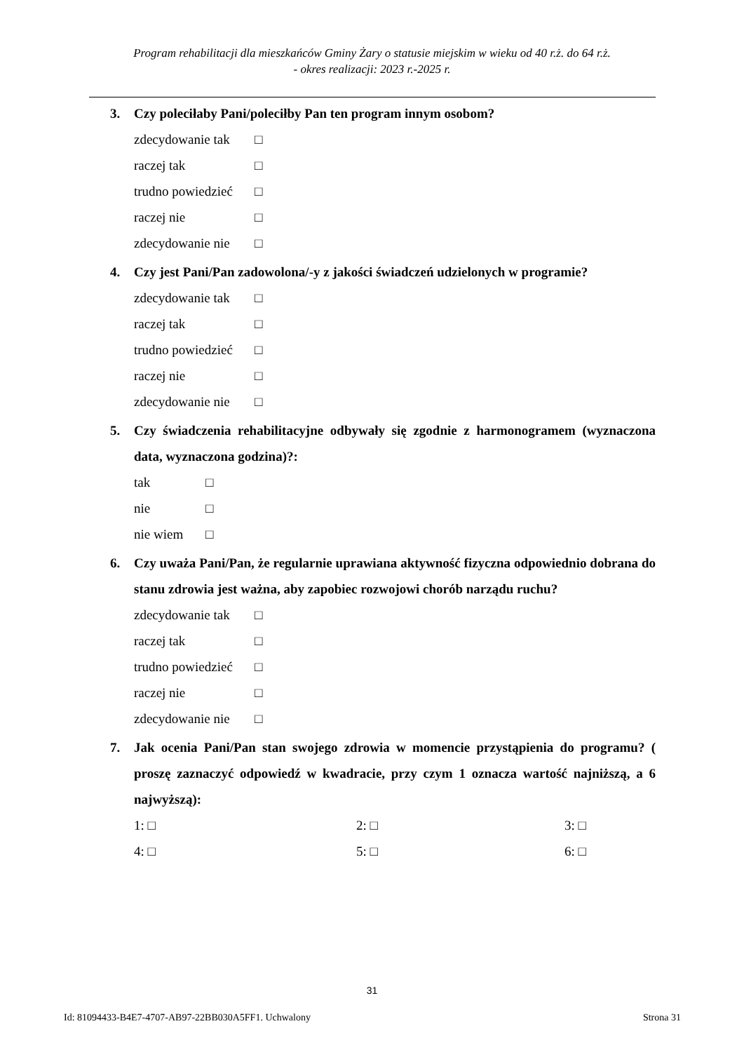Program rehabilitacji dla mieszkańców Gminy Żary o statusie miejskim w wieku od 40 r.ż. do 64 r.ż.
- okres realizacji: 2023 r.-2025 r.
3. Czy poleciłaby Pani/poleciłby Pan ten program innym osobom?
zdecydowanie tak □
raczej tak □
trudno powiedzieć □
raczej nie □
zdecydowanie nie □
4. Czy jest Pani/Pan zadowolona/-y z jakości świadczeń udzielonych w programie?
zdecydowanie tak □
raczej tak □
trudno powiedzieć □
raczej nie □
zdecydowanie nie □
5. Czy świadczenia rehabilitacyjne odbywały się zgodnie z harmonogramem (wyznaczona data, wyznaczona godzina)?:
tak □
nie □
nie wiem □
6. Czy uważa Pani/Pan, że regularnie uprawiana aktywność fizyczna odpowiednio dobrana do stanu zdrowia jest ważna, aby zapobiec rozwojowi chorób narządu ruchu?
zdecydowanie tak □
raczej tak □
trudno powiedzieć □
raczej nie □
zdecydowanie nie □
7. Jak ocenia Pani/Pan stan swojego zdrowia w momencie przystąpienia do programu? ( proszę zaznaczyć odpowiedź w kwadracie, przy czym 1 oznacza wartość najniższą, a 6 najwyższą):
1: □ 2: □ 3: □ 4: □ 5: □ 6: □
31
Id: 81094433-B4E7-4707-AB97-22BB030A5FF1. Uchwalony Strona 31